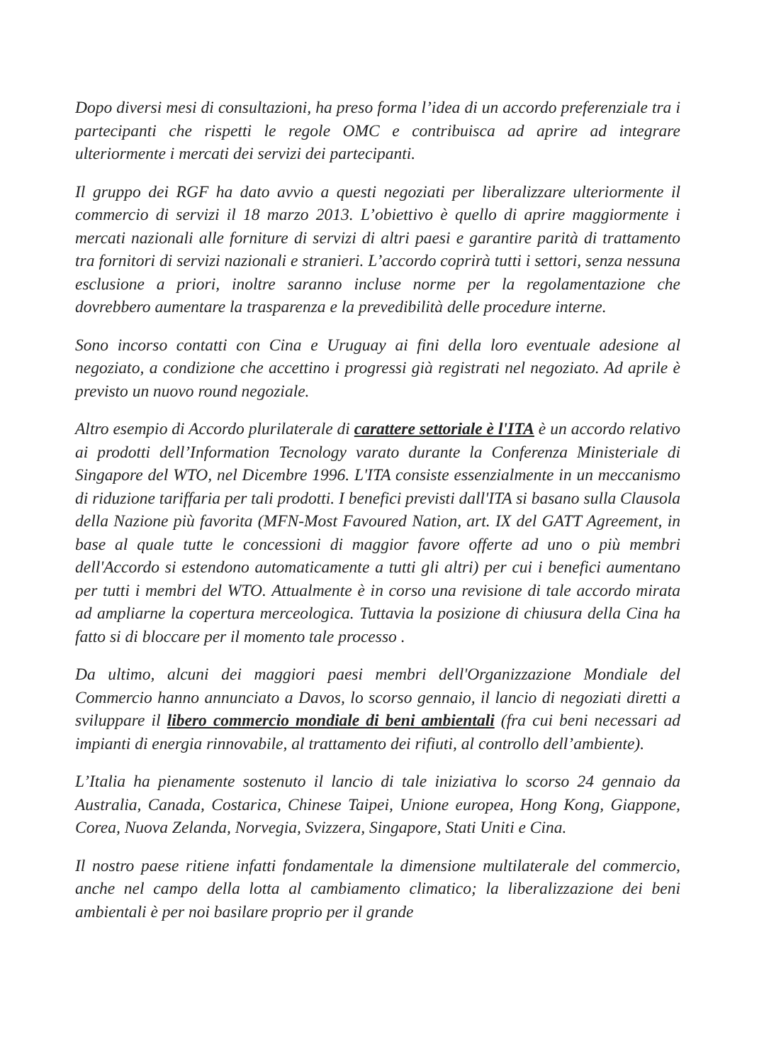Dopo diversi mesi di consultazioni, ha preso forma l’idea di un accordo preferenziale tra i partecipanti che rispetti le regole OMC e contribuisca ad aprire ad integrare ulteriormente i mercati dei servizi dei partecipanti.
Il gruppo dei RGF ha dato avvio a questi negoziati per liberalizzare ulteriormente il commercio di servizi il 18 marzo 2013. L’obiettivo è quello di aprire maggiormente i mercati nazionali alle forniture di servizi di altri paesi e garantire parità di trattamento tra fornitori di servizi nazionali e stranieri. L’accordo coprirà tutti i settori, senza nessuna esclusione a priori, inoltre saranno incluse norme per la regolamentazione che dovrebbero aumentare la trasparenza e la prevedibilità delle procedure interne.
Sono incorso contatti con Cina e Uruguay ai fini della loro eventuale adesione al negoziato, a condizione che accettino i progressi già registrati nel negoziato. Ad aprile è previsto un nuovo round negoziale.
Altro esempio di Accordo plurilaterale di carattere settoriale è l'ITA è un accordo relativo ai prodotti dell’Information Tecnology varato durante la Conferenza Ministeriale di Singapore del WTO, nel Dicembre 1996. L'ITA consiste essenzialmente in un meccanismo di riduzione tariffaria per tali prodotti. I benefici previsti dall'ITA si basano sulla Clausola della Nazione più favorita (MFN-Most Favoured Nation, art. IX del GATT Agreement, in base al quale tutte le concessioni di maggior favore offerte ad uno o più membri dell'Accordo si estendono automaticamente a tutti gli altri) per cui i benefici aumentano per tutti i membri del WTO. Attualmente è in corso una revisione di tale accordo mirata ad ampliarne la copertura merceologica. Tuttavia la posizione di chiusura della Cina ha fatto si di bloccare per il momento tale processo .
Da ultimo, alcuni dei maggiori paesi membri dell'Organizzazione Mondiale del Commercio hanno annunciato a Davos, lo scorso gennaio, il lancio di negoziati diretti a sviluppare il libero commercio mondiale di beni ambientali (fra cui beni necessari ad impianti di energia rinnovabile, al trattamento dei rifiuti, al controllo dell’ambiente).
L’Italia ha pienamente sostenuto il lancio di tale iniziativa lo scorso 24 gennaio da Australia, Canada, Costarica, Chinese Taipei, Unione europea, Hong Kong, Giappone, Corea, Nuova Zelanda, Norvegia, Svizzera, Singapore, Stati Uniti e Cina.
Il nostro paese ritiene infatti fondamentale la dimensione multilaterale del commercio, anche nel campo della lotta al cambiamento climatico; la liberalizzazione dei beni ambientali è per noi basilare proprio per il grande